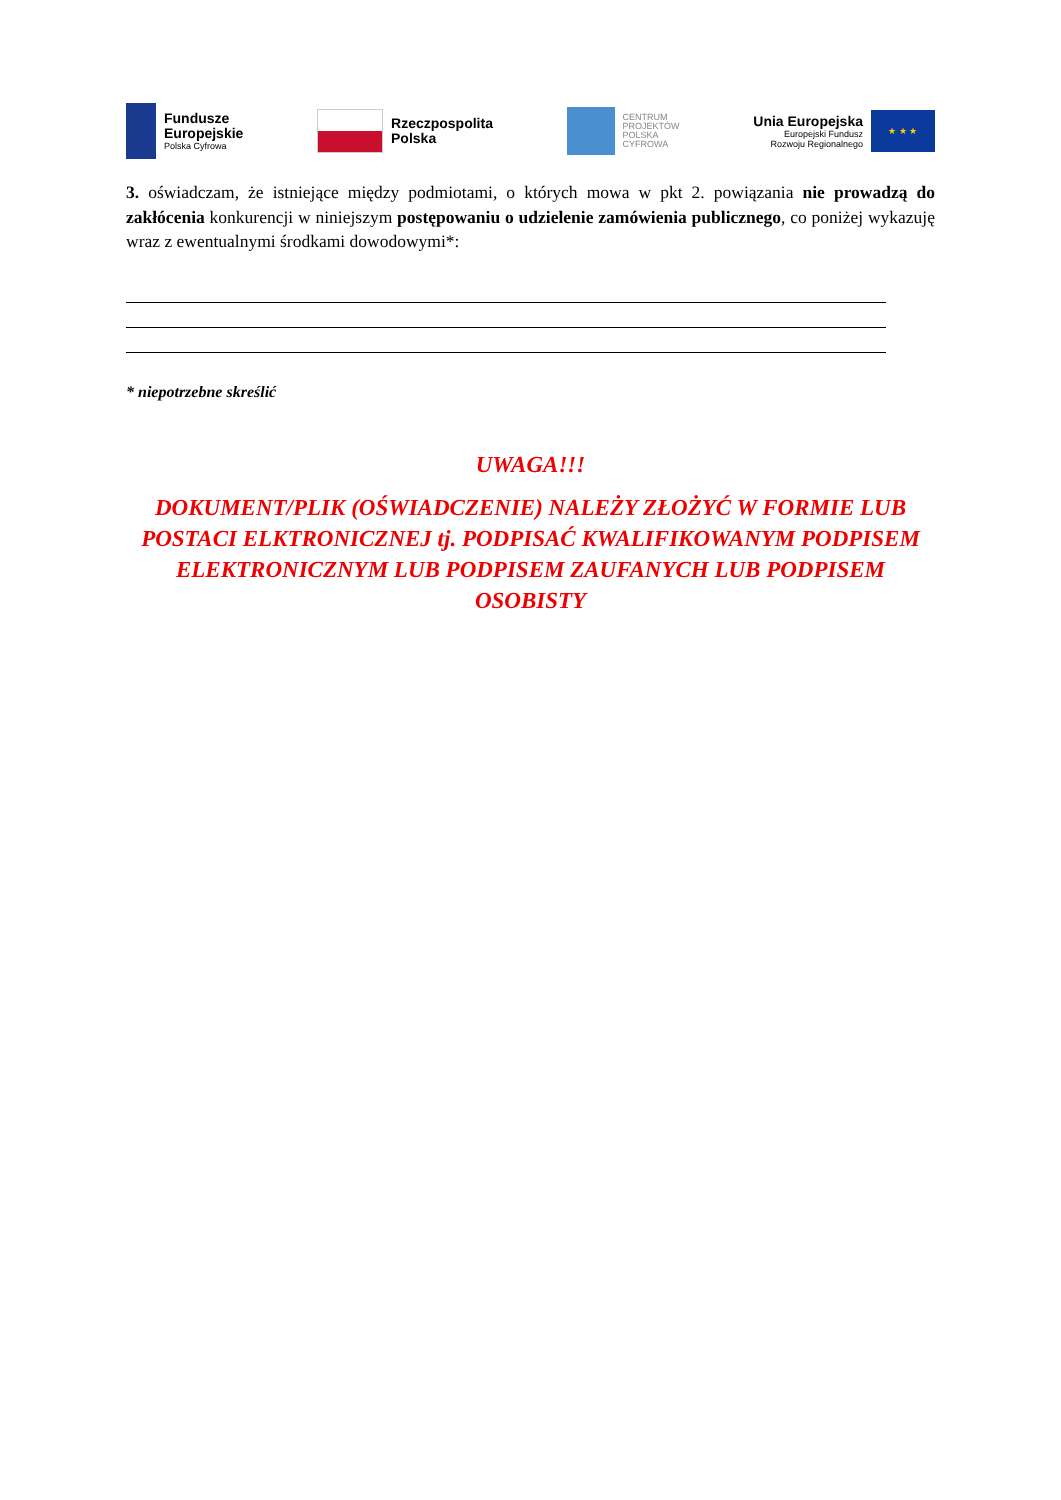Fundusze
Europejskie
Polska Cyfrowa
Rzeczpospolita
Polska
CENTRUM
PROJEKTÓW
POLSKA
CYFROWA
Unia Europejska
Europejski Fundusz
Rozwoju Regionalnego
★ ★ ★
3. oświadczam, że istniejące między podmiotami, o których mowa w pkt 2. powiązania nie prowadzą do zakłócenia konkurencji w niniejszym postępowaniu o udzielenie zamówienia publicznego, co poniżej wykazuję wraz z ewentualnymi środkami dowodowymi*:
* niepotrzebne skreślić
UWAGA!!!
DOKUMENT/PLIK (OŚWIADCZENIE) NALEŻY ZŁOŻYĆ W FORMIE LUB POSTACI ELKTRONICZNEJ tj. PODPISAĆ KWALIFIKOWANYM PODPISEM ELEKTRONICZNYM LUB PODPISEM ZAUFANYCH LUB PODPISEM OSOBISTY